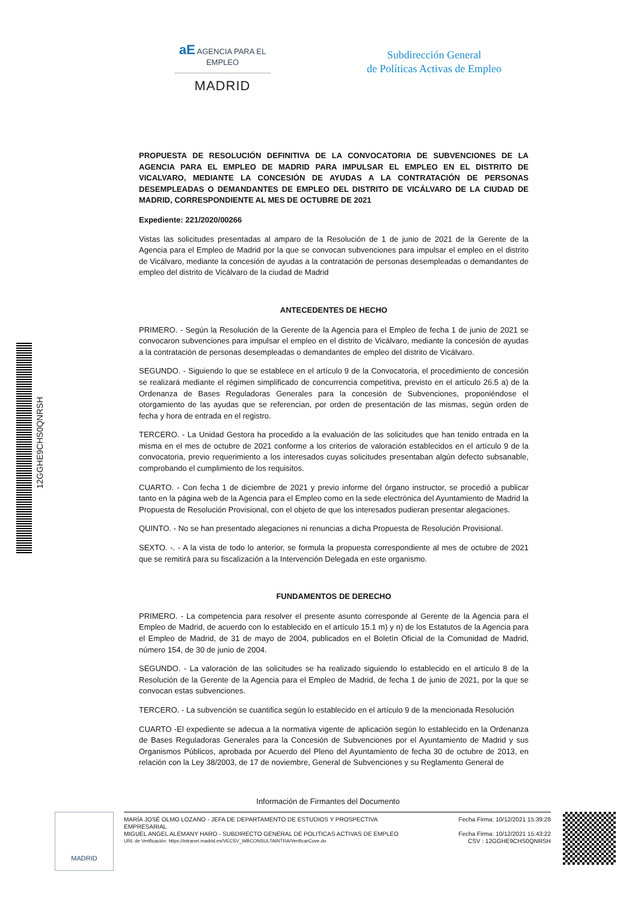aE AGENCIA PARA EL EMPLEO
MADRID
Subdirección General
de Políticas Activas de Empleo
12GGHE9CHS0QNRSH
PROPUESTA DE RESOLUCIÓN DEFINITIVA DE LA CONVOCATORIA DE SUBVENCIONES DE LA AGENCIA PARA EL EMPLEO DE MADRID PARA IMPULSAR EL EMPLEO EN EL DISTRITO DE VICALVARO, MEDIANTE LA CONCESIÓN DE AYUDAS A LA CONTRATACIÓN DE PERSONAS DESEMPLEADAS O DEMANDANTES DE EMPLEO DEL DISTRITO DE VICÁLVARO DE LA CIUDAD DE MADRID, CORRESPONDIENTE AL MES DE OCTUBRE DE 2021
Expediente: 221/2020/00266
Vistas las solicitudes presentadas al amparo de la Resolución de 1 de junio de 2021 de la Gerente de la Agencia para el Empleo de Madrid por la que se convocan subvenciones para impulsar el empleo en el distrito de Vicálvaro, mediante la concesión de ayudas a la contratación de personas desempleadas o demandantes de empleo del distrito de Vicálvaro de la ciudad de Madrid
ANTECEDENTES DE HECHO
PRIMERO. - Según la Resolución de la Gerente de la Agencia para el Empleo de fecha 1 de junio de 2021 se convocaron subvenciones para impulsar el empleo en el distrito de Vicálvaro, mediante la concesión de ayudas a la contratación de personas desempleadas o demandantes de empleo del distrito de Vicálvaro.
SEGUNDO. - Siguiendo lo que se establece en el artículo 9 de la Convocatoria, el procedimiento de concesión se realizará mediante el régimen simplificado de concurrencia competitiva, previsto en el artículo 26.5 a) de la Ordenanza de Bases Reguladoras Generales para la concesión de Subvenciones, proponiéndose el otorgamiento de las ayudas que se referencian, por orden de presentación de las mismas, según orden de fecha y hora de entrada en el registro.
TERCERO. - La Unidad Gestora ha procedido a la evaluación de las solicitudes que han tenido entrada en la misma en el mes de octubre de 2021 conforme a los criterios de valoración establecidos en el artículo 9 de la convocatoria, previo requerimiento a los interesados cuyas solicitudes presentaban algún defecto subsanable, comprobando el cumplimiento de los requisitos.
CUARTO. - Con fecha 1 de diciembre de 2021 y previo informe del órgano instructor, se procedió a publicar tanto en la página web de la Agencia para el Empleo como en la sede electrónica del Ayuntamiento de Madrid la Propuesta de Resolución Provisional, con el objeto de que los interesados pudieran presentar alegaciones.
QUINTO. - No se han presentado alegaciones ni renuncias a dicha Propuesta de Resolución Provisional.
SEXTO. -. - A la vista de todo lo anterior, se formula la propuesta correspondiente al mes de octubre de 2021 que se remitirá para su fiscalización a la Intervención Delegada en este organismo.
FUNDAMENTOS DE DERECHO
PRIMERO. - La competencia para resolver el presente asunto corresponde al Gerente de la Agencia para el Empleo de Madrid, de acuerdo con lo establecido en el artículo 15.1 m) y n) de los Estatutos de la Agencia para el Empleo de Madrid, de 31 de mayo de 2004, publicados en el Boletín Oficial de la Comunidad de Madrid, número 154, de 30 de junio de 2004.
SEGUNDO. - La valoración de las solicitudes se ha realizado siguiendo lo establecido en el artículo 8 de la Resolución de la Gerente de la Agencia para el Empleo de Madrid, de fecha 1 de junio de 2021, por la que se convocan estas subvenciones.
TERCERO. - La subvención se cuantifica según lo establecido en el artículo 9 de la mencionada Resolución
CUARTO -El expediente se adecua a la normativa vigente de aplicación según lo establecido en la Ordenanza de Bases Reguladoras Generales para la Concesión de Subvenciones por el Ayuntamiento de Madrid y sus Organismos Públicos, aprobada por Acuerdo del Pleno del Ayuntamiento de fecha 30 de octubre de 2013, en relación con la Ley 38/2003, de 17 de noviembre, General de Subvenciones y su Reglamento General de
Información de Firmantes del Documento
MADRID
MARÍA JOSÉ OLMO LOZANO - JEFA DE DEPARTAMENTO DE ESTUDIOS Y PROSPECTIVA
EMPRESARIAL Fecha Firma: 10/12/2021 15:39:28
MIGUEL ANGEL ALEMANY HARO - SUBDIRECTO GENERAL DE POLITICAS ACTIVAS DE EMPLEO Fecha Firma: 10/12/2021 15:43:22
URL de Verificación: https://intranet.madrid.es/VECSV_WBCONSULTAINTRA/VerificarCove.do CSV : 12GGHE9CHS0QNRSH